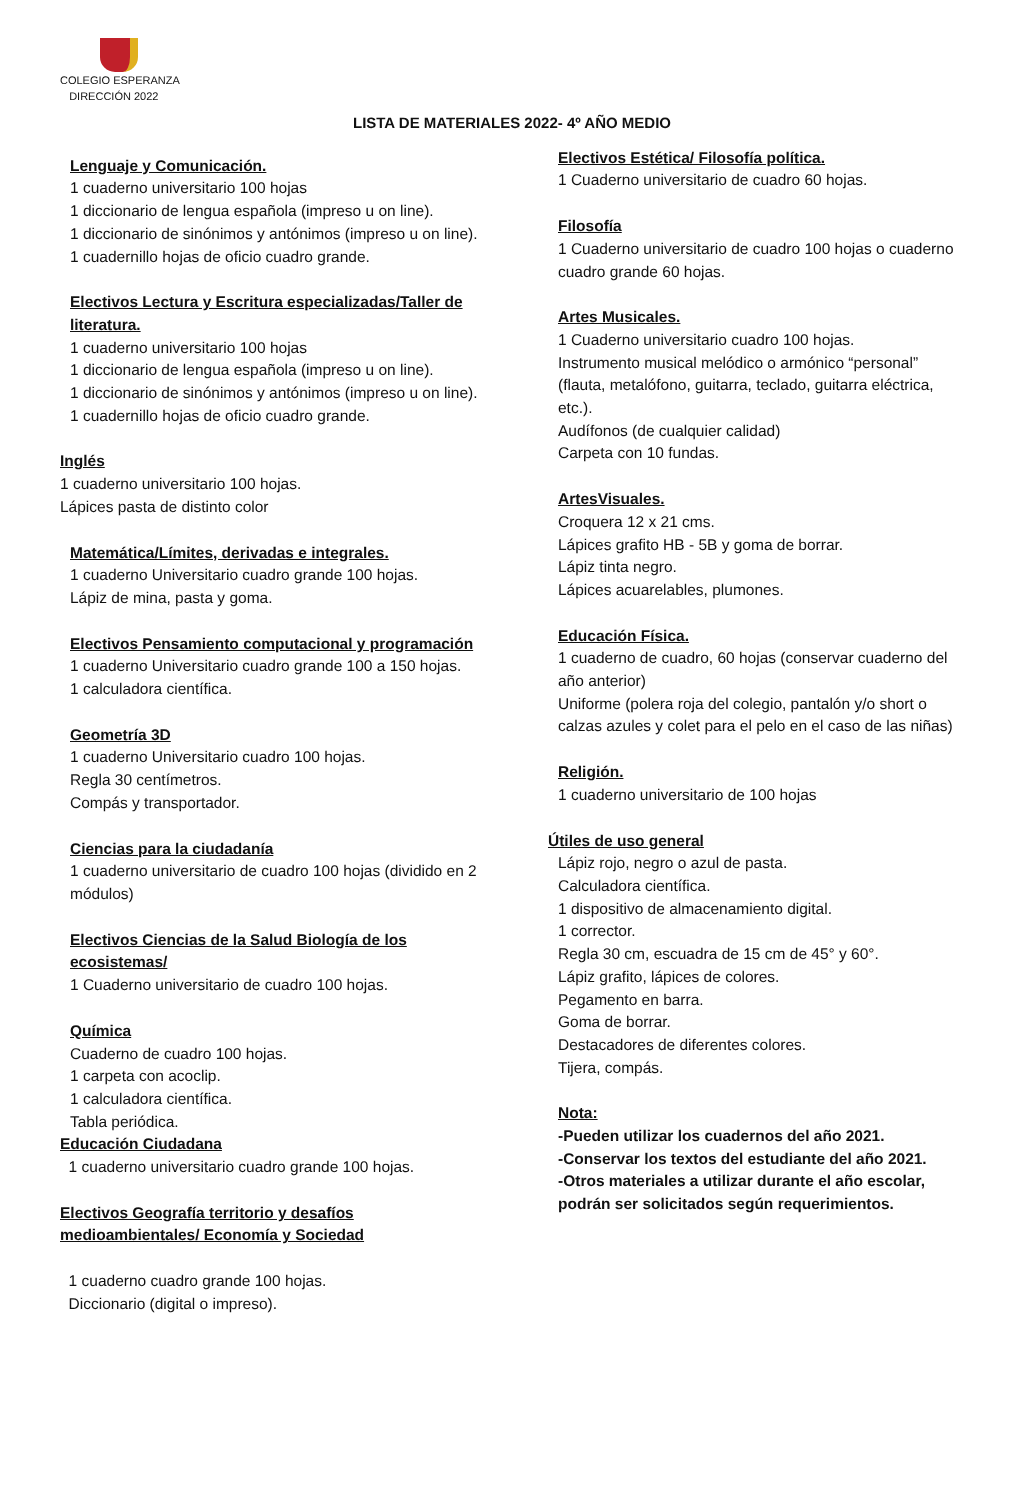COLEGIO ESPERANZA
DIRECCIÓN 2022
LISTA DE MATERIALES 2022- 4º AÑO MEDIO
Lenguaje y Comunicación.
1 cuaderno universitario 100 hojas
1 diccionario de lengua española (impreso u on line).
1 diccionario de sinónimos y antónimos (impreso u on line).
1 cuadernillo hojas de oficio cuadro grande.
Electivos Lectura y Escritura especializadas/Taller de literatura.
1 cuaderno universitario 100 hojas
1 diccionario de lengua española (impreso u on line).
1 diccionario de sinónimos y antónimos (impreso u on line).
1 cuadernillo hojas de oficio cuadro grande.
Inglés
1 cuaderno universitario 100 hojas.
Lápices pasta de distinto color
Matemática/Límites, derivadas e integrales.
1 cuaderno Universitario cuadro grande 100 hojas.
Lápiz de mina, pasta y goma.
Electivos Pensamiento computacional y programación
1 cuaderno Universitario cuadro grande 100 a 150 hojas.
1 calculadora científica.
Geometría 3D
1 cuaderno Universitario cuadro 100 hojas.
Regla 30 centímetros.
Compás y transportador.
Ciencias para la ciudadanía
1 cuaderno universitario de cuadro 100 hojas (dividido en 2 módulos)
Electivos Ciencias de la Salud Biología de los ecosistemas/
1 Cuaderno universitario de cuadro 100 hojas.
Química
Cuaderno de cuadro 100 hojas.
1 carpeta con acoclip.
1 calculadora científica.
Tabla periódica.
Educación Ciudadana
1 cuaderno universitario cuadro grande 100 hojas.
Electivos Geografía territorio y desafíos medioambientales/ Economía y Sociedad
1 cuaderno cuadro grande 100 hojas.
Diccionario (digital o impreso).
Electivos Estética/ Filosofía política.
1 Cuaderno universitario de cuadro 60 hojas.
Filosofía
1 Cuaderno universitario de cuadro 100 hojas o cuaderno cuadro grande 60 hojas.
Artes Musicales.
1 Cuaderno universitario cuadro 100 hojas.
Instrumento musical melódico o armónico “personal” (flauta, metalófono, guitarra, teclado, guitarra eléctrica, etc.).
Audífonos (de cualquier calidad)
Carpeta con 10 fundas.
ArtesVisuales.
Croquera 12 x 21 cms.
Lápices grafito HB - 5B y goma de borrar.
Lápiz tinta negro.
Lápices acuarelables, plumones.
Educación Física.
1 cuaderno de cuadro, 60 hojas (conservar cuaderno del año anterior)
Uniforme (polera roja del colegio, pantalón y/o short o calzas azules y colet para el pelo en el caso de las niñas)
Religión.
1 cuaderno universitario de 100 hojas
Útiles de uso general
Lápiz rojo, negro o azul de pasta.
Calculadora científica.
1 dispositivo de almacenamiento digital.
1 corrector.
Regla 30 cm, escuadra de 15 cm de 45° y 60°.
Lápiz grafito, lápices de colores.
Pegamento en barra.
Goma de borrar.
Destacadores de diferentes colores.
Tijera, compás.
Nota:
-Pueden utilizar los cuadernos del año 2021.
-Conservar los textos del estudiante del año 2021.
-Otros materiales a utilizar durante el año escolar, podrán ser solicitados según requerimientos.